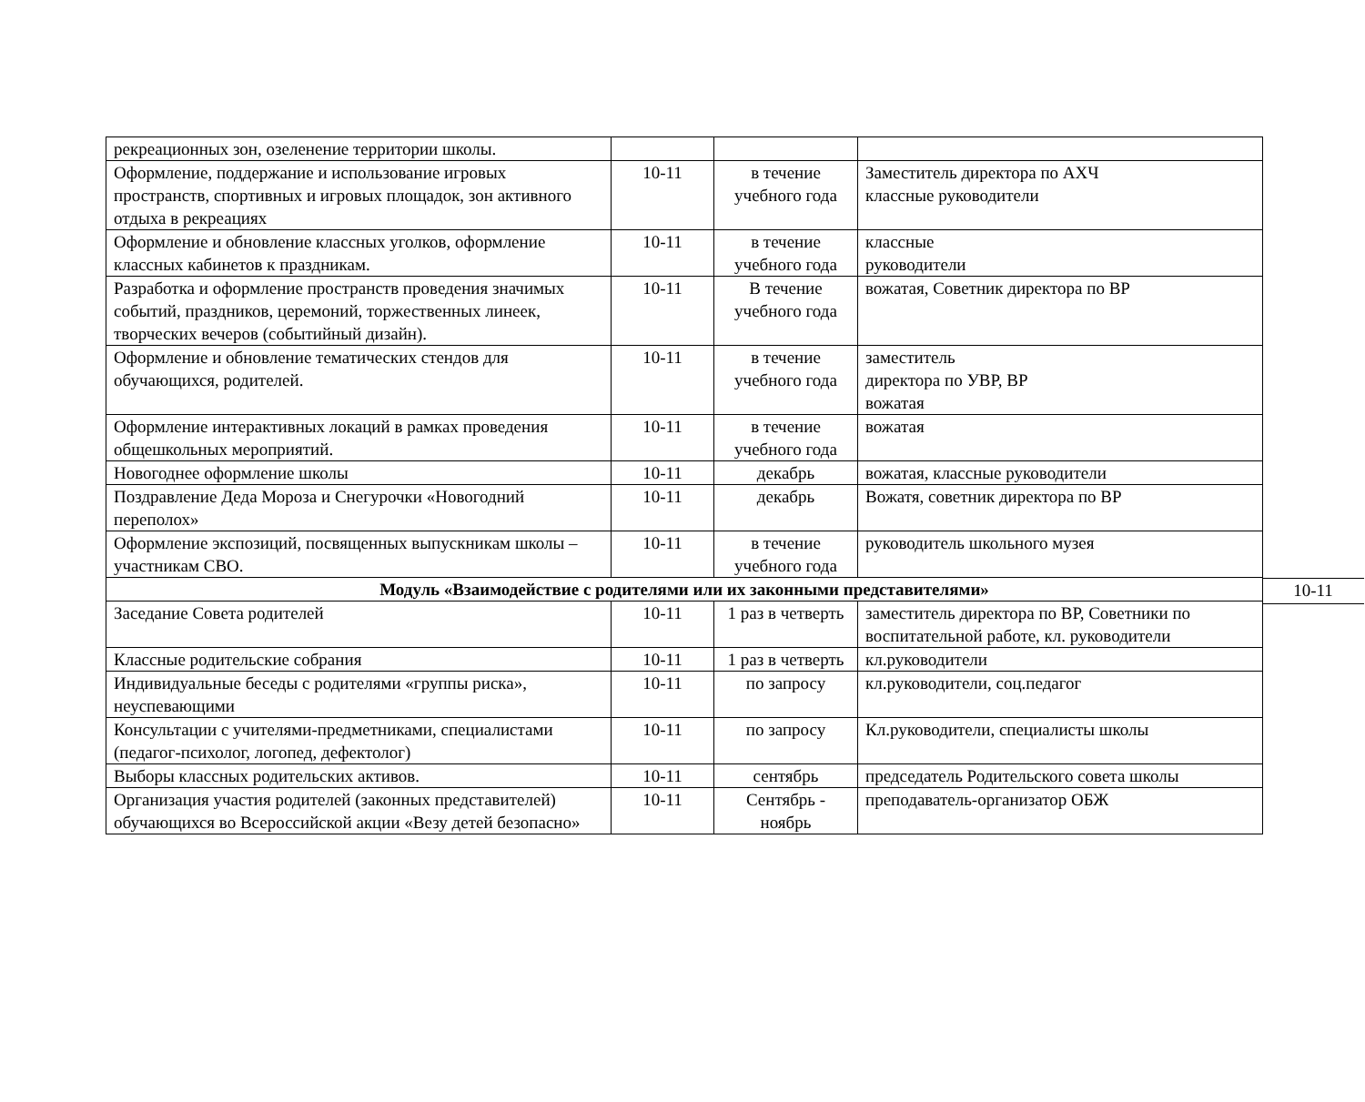| рекреационных зон, озеленение территории школы. | | | |
| Оформление, поддержание и использование игровых пространств, спортивных и игровых площадок, зон активного отдыха в рекреациях | 10-11 | в течение учебного года | Заместитель директора по АХЧ классные руководители |
| Оформление и обновление классных уголков, оформление классных кабинетов к праздникам. | 10-11 | в течение учебного года | классные руководители |
| Разработка и оформление пространств проведения значимых событий, праздников, церемоний, торжественных линеек, творческих вечеров (событийный дизайн). | 10-11 | В течение учебного года | вожатая, Советник директора по ВР |
| Оформление и обновление тематических стендов для обучающихся, родителей. | 10-11 | в течение учебного года | заместитель директора по УВР, ВР вожатая |
| Оформление интерактивных локаций в рамках проведения общешкольных мероприятий. | 10-11 | в течение учебного года | вожатая |
| Новогоднее оформление школы | 10-11 | декабрь | вожатая, классные руководители |
| Поздравление Деда Мороза и Снегурочки «Новогодний переполох» | 10-11 | декабрь | Вожатя, советник директора по ВР |
| Оформление экспозиций, посвященных выпускникам школы – участникам СВО. | 10-11 | в течение учебного года | руководитель школьного музея |
| Модуль «Взаимодействие с родителями или их законными представителями» 10-11 | | | |
| Заседание Совета родителей | 10-11 | 1 раз в четверть | заместитель директора по ВР, Советники по воспитательной работе, кл. руководители |
| Классные родительские собрания | 10-11 | 1 раз в четверть | кл.руководители |
| Индивидуальные беседы с родителями «группы риска», неуспевающими | 10-11 | по запросу | кл.руководители, соц.педагог |
| Консультации с учителями-предметниками, специалистами (педагог-психолог, логопед, дефектолог) | 10-11 | по запросу | Кл.руководители, специалисты школы |
| Выборы классных родительских активов. | 10-11 | сентябрь | председатель Родительского совета школы |
| Организация участия родителей (законных представителей) обучающихся во Всероссийской акции «Везу детей безопасно» | 10-11 | Сентябрь - ноябрь | преподаватель-организатор ОБЖ |